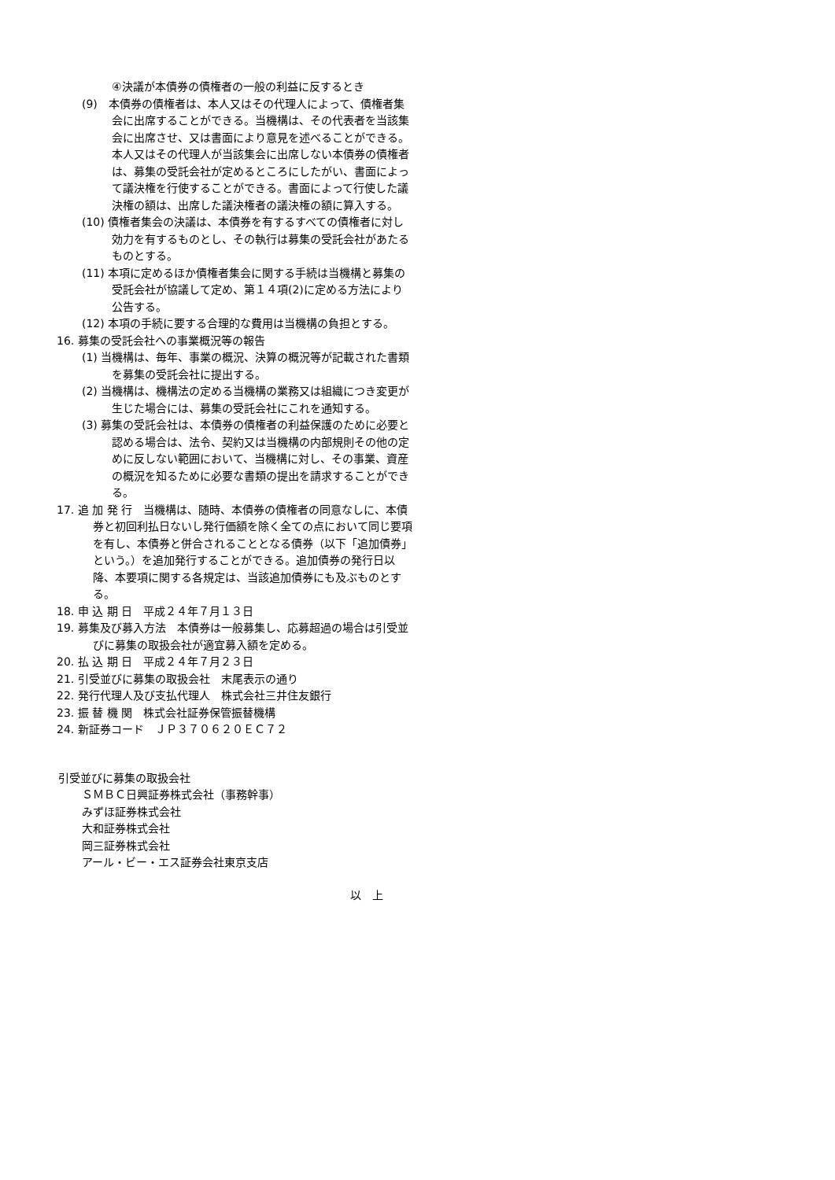④決議が本債券の債権者の一般の利益に反するとき
(9)　本債券の債権者は、本人又はその代理人によって、債権者集会に出席することができる。当機構は、その代表者を当該集会に出席させ、又は書面により意見を述べることができる。本人又はその代理人が当該集会に出席しない本債券の債権者は、募集の受託会社が定めるところにしたがい、書面によって議決権を行使することができる。書面によって行使した議決権の額は、出席した議決権者の議決権の額に算入する。
(10) 債権者集会の決議は、本債券を有するすべての債権者に対し効力を有するものとし、その執行は募集の受託会社があたるものとする。
(11) 本項に定めるほか債権者集会に関する手続は当機構と募集の受託会社が協議して定め、第１４項(2)に定める方法により公告する。
(12) 本項の手続に要する合理的な費用は当機構の負担とする。
16. 募集の受託会社への事業概況等の報告
(1) 当機構は、毎年、事業の概況、決算の概況等が記載された書類を募集の受託会社に提出する。
(2) 当機構は、機構法の定める当機構の業務又は組織につき変更が生じた場合には、募集の受託会社にこれを通知する。
(3) 募集の受託会社は、本債券の債権者の利益保護のために必要と認める場合は、法令、契約又は当機構の内部規則その他の定めに反しない範囲において、当機構に対し、その事業、資産の概況を知るために必要な書類の提出を請求することができる。
17. 追 加 発 行　当機構は、随時、本債券の債権者の同意なしに、本債券と初回利払日ないし発行価額を除く全ての点において同じ要項を有し、本債券と併合されることとなる債券（以下「追加債券」という。）を追加発行することができる。追加債券の発行日以降、本要項に関する各規定は、当該追加債券にも及ぶものとする。
18. 申 込 期 日　平成２４年７月１３日
19. 募集及び募入方法　本債券は一般募集し、応募超過の場合は引受並びに募集の取扱会社が適宜募入額を定める。
20. 払 込 期 日　平成２４年７月２３日
21. 引受並びに募集の取扱会社　末尾表示の通り
22. 発行代理人及び支払代理人　株式会社三井住友銀行
23. 振 替 機 関　株式会社証券保管振替機構
24. 新証券コード　ＪＰ３７０６２０ＥＣ７２
引受並びに募集の取扱会社
ＳＭＢＣ日興証券株式会社（事務幹事）
みずほ証券株式会社
大和証券株式会社
岡三証券株式会社
アール・ビー・エス証券会社東京支店
以　上